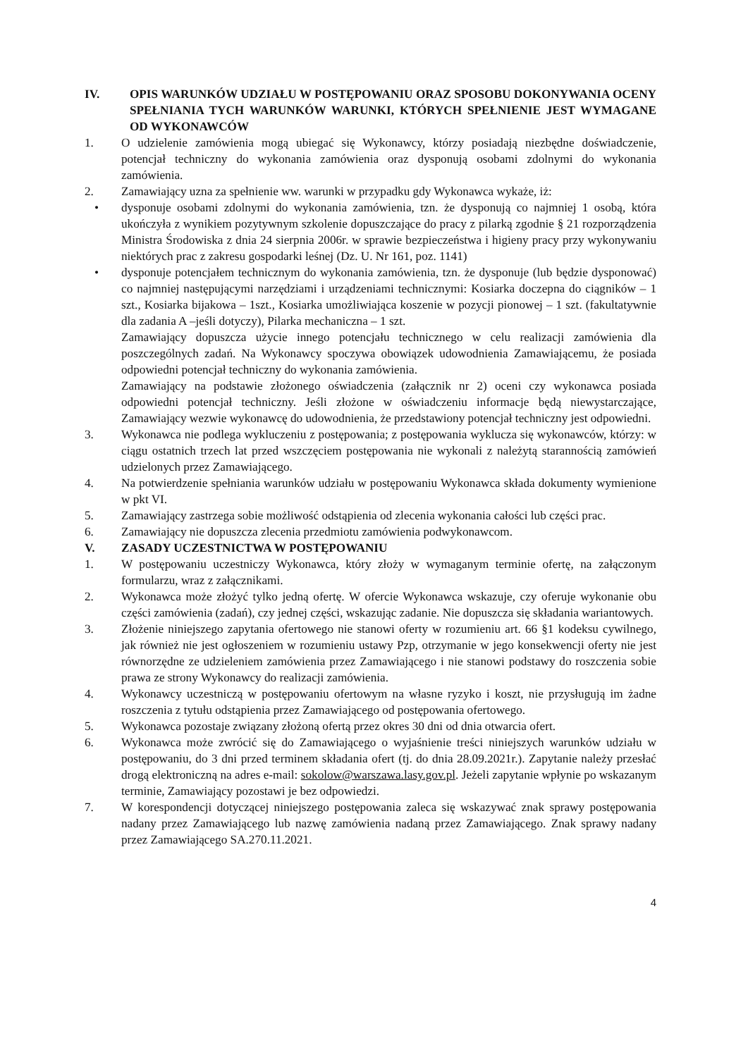IV. OPIS WARUNKÓW UDZIAŁU W POSTĘPOWANIU ORAZ SPOSOBU DOKONYWANIA OCENY SPEŁNIANIA TYCH WARUNKÓW WARUNKI, KTÓRYCH SPEŁNIENIE JEST WYMAGANE OD WYKONAWCÓW
1. O udzielenie zamówienia mogą ubiegać się Wykonawcy, którzy posiadają niezbędne doświadczenie, potencjał techniczny do wykonania zamówienia oraz dysponują osobami zdolnymi do wykonania zamówienia.
2. Zamawiający uzna za spełnienie ww. warunki w przypadku gdy Wykonawca wykaże, iż:
• dysponuje osobami zdolnymi do wykonania zamówienia, tzn. że dysponują co najmniej 1 osobą, która ukończyła z wynikiem pozytywnym szkolenie dopuszczające do pracy z pilarką zgodnie § 21 rozporządzenia Ministra Środowiska z dnia 24 sierpnia 2006r. w sprawie bezpieczeństwa i higieny pracy przy wykonywaniu niektórych prac z zakresu gospodarki leśnej (Dz. U. Nr 161, poz. 1141)
• dysponuje potencjałem technicznym do wykonania zamówienia, tzn. że dysponuje (lub będzie dysponować) co najmniej następującymi narzędziami i urządzeniami technicznymi: Kosiarka doczepna do ciągników – 1 szt., Kosiarka bijakowa – 1szt., Kosiarka umożliwiająca koszenie w pozycji pionowej – 1 szt. (fakultatywnie dla zadania A –jeśli dotyczy), Pilarka mechaniczna – 1 szt.
Zamawiający dopuszcza użycie innego potencjału technicznego w celu realizacji zamówienia dla poszczególnych zadań. Na Wykonawcy spoczywa obowiązek udowodnienia Zamawiającemu, że posiada odpowiedni potencjał techniczny do wykonania zamówienia.
Zamawiający na podstawie złożonego oświadczenia (załącznik nr 2) oceni czy wykonawca posiada odpowiedni potencjał techniczny. Jeśli złożone w oświadczeniu informacje będą niewystarczające, Zamawiający wezwie wykonawcę do udowodnienia, że przedstawiony potencjał techniczny jest odpowiedni.
3. Wykonawca nie podlega wykluczeniu z postępowania; z postępowania wyklucza się wykonawców, którzy: w ciągu ostatnich trzech lat przed wszczęciem postępowania nie wykonali z należytą starannością zamówień udzielonych przez Zamawiającego.
4. Na potwierdzenie spełniania warunków udziału w postępowaniu Wykonawca składa dokumenty wymienione w pkt VI.
5. Zamawiający zastrzega sobie możliwość odstąpienia od zlecenia wykonania całości lub części prac.
6. Zamawiający nie dopuszcza zlecenia przedmiotu zamówienia podwykonawcom.
V. ZASADY UCZESTNICTWA W POSTĘPOWANIU
1. W postępowaniu uczestniczy Wykonawca, który złoży w wymaganym terminie ofertę, na załączonym formularzu, wraz z załącznikami.
2. Wykonawca może złożyć tylko jedną ofertę. W ofercie Wykonawca wskazuje, czy oferuje wykonanie obu części zamówienia (zadań), czy jednej części, wskazując zadanie. Nie dopuszcza się składania wariantowych.
3. Złożenie niniejszego zapytania ofertowego nie stanowi oferty w rozumieniu art. 66 §1 kodeksu cywilnego, jak również nie jest ogłoszeniem w rozumieniu ustawy Pzp, otrzymanie w jego konsekwencji oferty nie jest równorzędne ze udzieleniem zamówienia przez Zamawiającego i nie stanowi podstawy do roszczenia sobie prawa ze strony Wykonawcy do realizacji zamówienia.
4. Wykonawcy uczestniczą w postępowaniu ofertowym na własne ryzyko i koszt, nie przysługują im żadne roszczenia z tytułu odstąpienia przez Zamawiającego od postępowania ofertowego.
5. Wykonawca pozostaje związany złożoną ofertą przez okres 30 dni od dnia otwarcia ofert.
6. Wykonawca może zwrócić się do Zamawiającego o wyjaśnienie treści niniejszych warunków udziału w postępowaniu, do 3 dni przed terminem składania ofert (tj. do dnia 28.09.2021r.). Zapytanie należy przesłać drogą elektroniczną na adres e-mail: sokolow@warszawa.lasy.gov.pl. Jeżeli zapytanie wpłynie po wskazanym terminie, Zamawiający pozostawi je bez odpowiedzi.
7. W korespondencji dotyczącej niniejszego postępowania zaleca się wskazywać znak sprawy postępowania nadany przez Zamawiającego lub nazwę zamówienia nadaną przez Zamawiającego. Znak sprawy nadany przez Zamawiającego SA.270.11.2021.
4